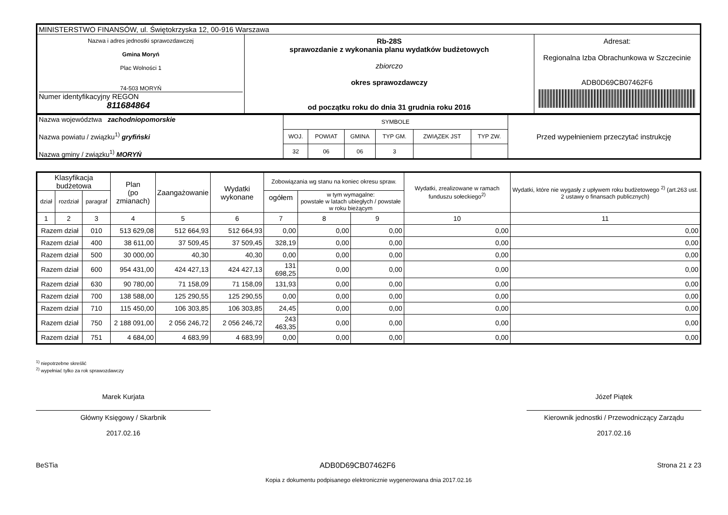| MINISTERSTWO FINANSÓW, ul. Świętokrzyska 12, 00-916 Warszawa | | |
| Nazwa i adres jednostki sprawozdawczej Gmina Moryń Plac Wolności 1 74-503 MORYŃ Numer identyfikacyjny REGON 811684864 | Rb-28S sprawozdanie z wykonania planu wydatków budżetowych zbiorczo okres sprawozdawczy od początku roku do dnia 31 grudnia roku 2016 | Adresat: Regionalna Izba Obrachunkowa w Szczecinie ADB0D69CB07462F6 |
| Nazwa województwa zachodniopomorskie Nazwa powiatu / związku<sup>1)</sup> gryfiński Nazwa gminy / związku<sup>1)</sup> MORYŃ | SYMBOLE | | | | | | Przed wypełnieniem przeczytać instrukcję |
| | WOJ. | POWIAT | GMINA | TYP GM. | ZWIĄZEK JST | TYP ZW. | |
| | 32 | 06 | 06 | 3 | | | |
| Klasyfikacja budżetowa | | | Plan (po zmianach) | Zaangażowanie | Wydatki wykonane | Zobowiązania wg stanu na koniec okresu spraw. | | | Wydatki, zrealizowane w ramach funduszu sołeckiego<sup>2)</sup> | Wydatki, które nie wygasły z upływem roku budżetowego <sup>2)</sup> (art.263 ust. 2 ustawy o finansach publicznych) |
| --- | --- | --- | --- | --- | --- | --- | --- | --- | --- | --- |
| dział | rozdział | paragraf | | | | ogółem | w tym wymagalne: powstałe w latach ubiegłych / powstałe w roku bieżącym | | | |
| 1 | 2 | 3 | 4 | 5 | 6 | 7 | 8 | 9 | 10 | 11 |
| Razem dział | | 010 | 513 629,08 | 512 664,93 | 512 664,93 | 0,00 | 0,00 | 0,00 | 0,00 | 0,00 |
| Razem dział | | 400 | 38 611,00 | 37 509,45 | 37 509,45 | 328,19 | 0,00 | 0,00 | 0,00 | 0,00 |
| Razem dział | | 500 | 30 000,00 | 40,30 | 40,30 | 0,00 | 0,00 | 0,00 | 0,00 | 0,00 |
| Razem dział | | 600 | 954 431,00 | 424 427,13 | 424 427,13 | 131 698,25 | 0,00 | 0,00 | 0,00 | 0,00 |
| Razem dział | | 630 | 90 780,00 | 71 158,09 | 71 158,09 | 131,93 | 0,00 | 0,00 | 0,00 | 0,00 |
| Razem dział | | 700 | 138 588,00 | 125 290,55 | 125 290,55 | 0,00 | 0,00 | 0,00 | 0,00 | 0,00 |
| Razem dział | | 710 | 115 450,00 | 106 303,85 | 106 303,85 | 24,45 | 0,00 | 0,00 | 0,00 | 0,00 |
| Razem dział | | 750 | 2 188 091,00 | 2 056 246,72 | 2 056 246,72 | 243 463,35 | 0,00 | 0,00 | 0,00 | 0,00 |
| Razem dział | | 751 | 4 684,00 | 4 683,99 | 4 683,99 | 0,00 | 0,00 | 0,00 | 0,00 | 0,00 |
<sup>1)</sup> niepotrzebne skreślić
<sup>2)</sup> wypełniać tylko za rok sprawozdawczy
Marek Kurjata
Główny Księgowy / Skarbnik
2017.02.16
Józef Piątek
Kierownik jednostki / Przewodniczący Zarządu
2017.02.16
BeSTia ADB0D69CB07462F6 Strona 21 z 23
Kopia z dokumentu podpisanego elektronicznie wygenerowana dnia 2017.02.16